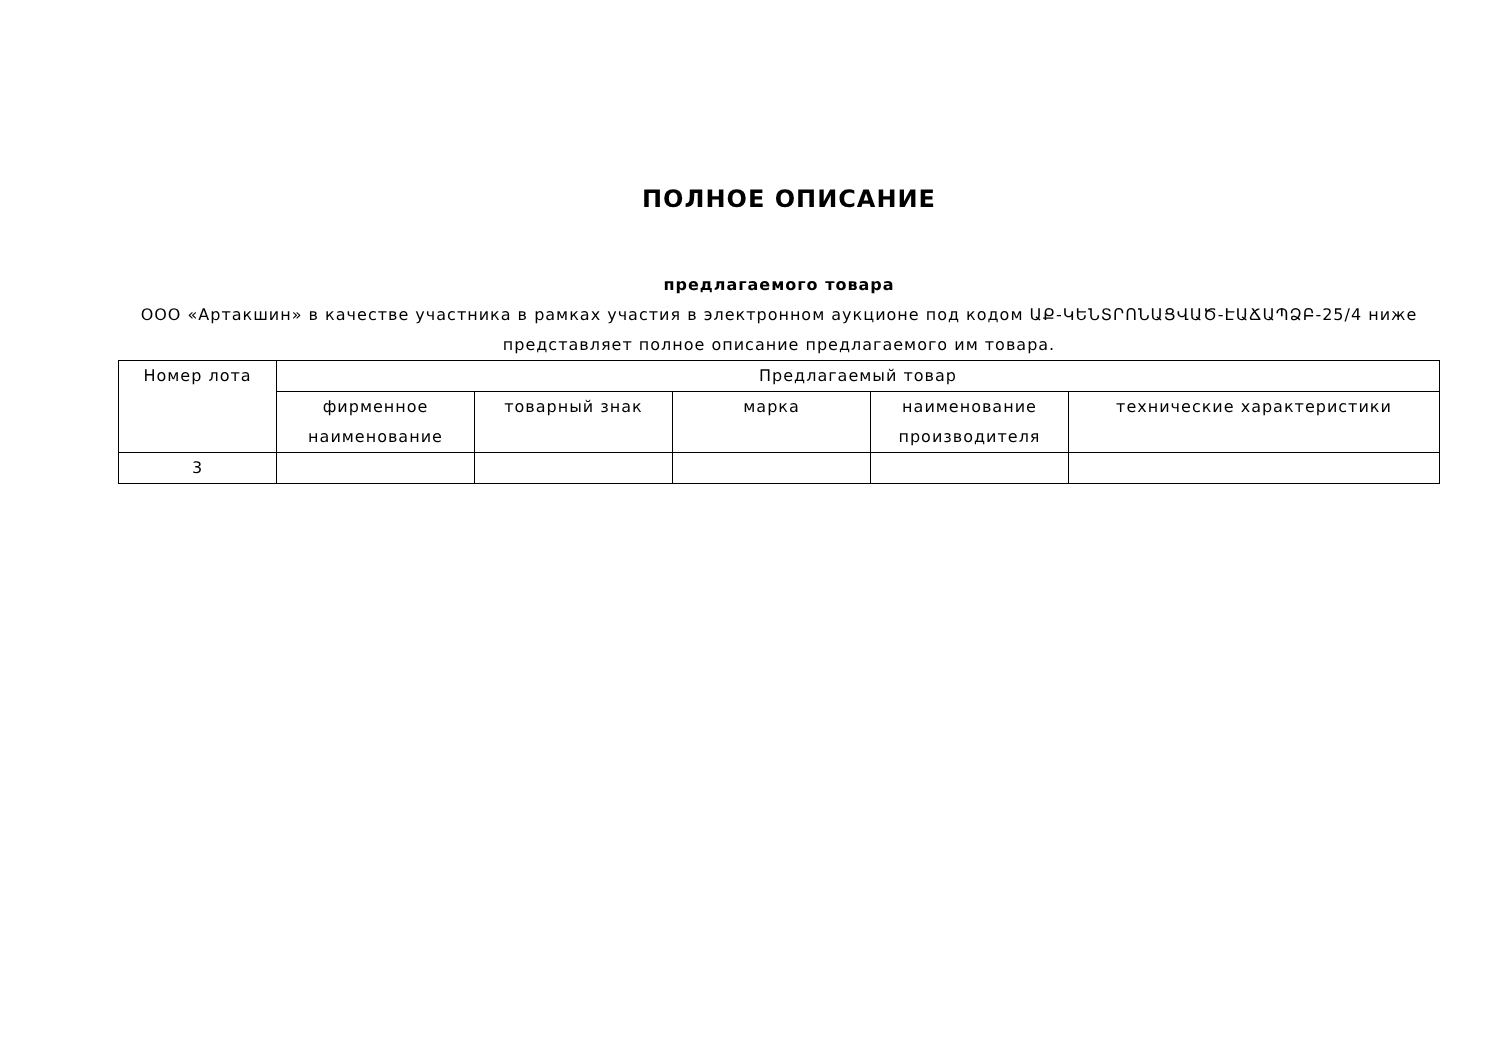ПОЛНОЕ ОПИСАНИЕ
предлагаемого товара
ООО «Артакшин» в качестве участника в рамках участия в электронном аукционе под кодом ԱՔ-ԿԵՆՏՐՈՆԱՑՎԱԾ-ԷԱՃԱՊՁԲ-25/4 ниже представляет полное описание предлагаемого им товара.
| Номер лота | Предлагаемый товар | | | | |
| --- | --- | --- | --- | --- | --- |
| | фирменное наименование | товарный знак | марка | наименование производителя | технические характеристики |
| 3 | | | | | |